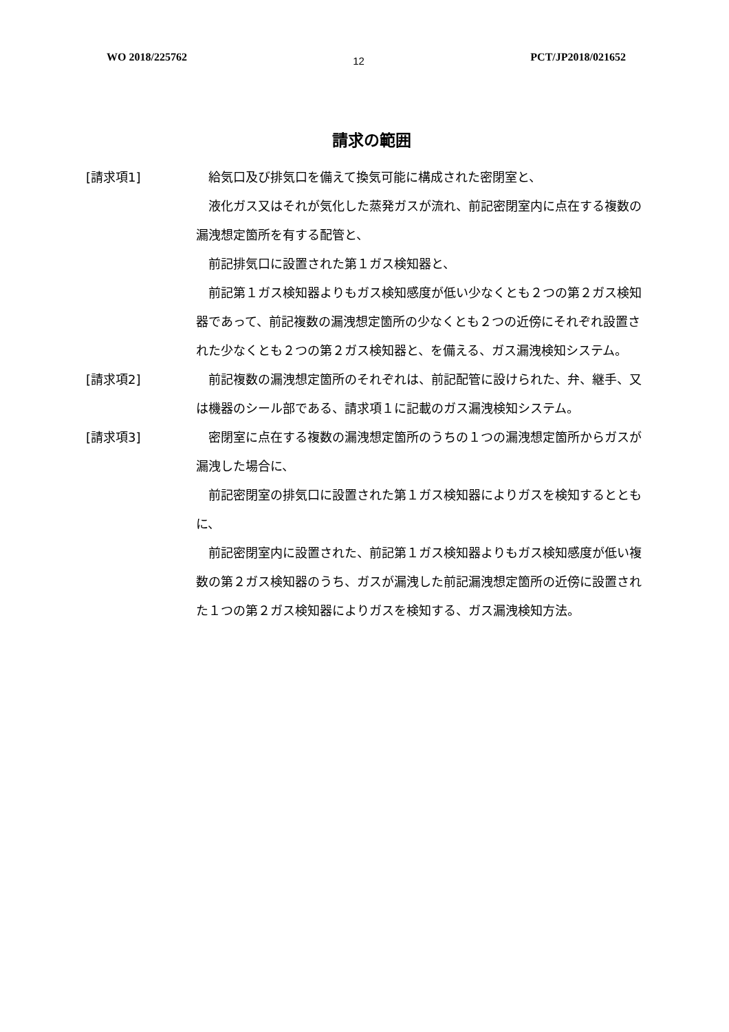WO 2018/225762 12 PCT/JP2018/021652
請求の範囲
[請求項1] 給気口及び排気口を備えて換気可能に構成された密閉室と、
液化ガス又はそれが気化した蒸発ガスが流れ、前記密閉室内に点在する複数の漏洩想定箇所を有する配管と、
前記排気口に設置された第１ガス検知器と、
前記第１ガス検知器よりもガス検知感度が低い少なくとも２つの第２ガス検知器であって、前記複数の漏洩想定箇所の少なくとも２つの近傍にそれぞれ設置された少なくとも２つの第２ガス検知器と、を備える、ガス漏洩検知システム。
[請求項2] 前記複数の漏洩想定箇所のそれぞれは、前記配管に設けられた、弁、継手、又は機器のシール部である、請求項１に記載のガス漏洩検知システム。
[請求項3] 密閉室に点在する複数の漏洩想定箇所のうちの１つの漏洩想定箇所からガスが漏洩した場合に、
前記密閉室の排気口に設置された第１ガス検知器によりガスを検知するとともに、
前記密閉室内に設置された、前記第１ガス検知器よりもガス検知感度が低い複数の第２ガス検知器のうち、ガスが漏洩した前記漏洩想定箇所の近傍に設置された１つの第２ガス検知器によりガスを検知する、ガス漏洩検知方法。